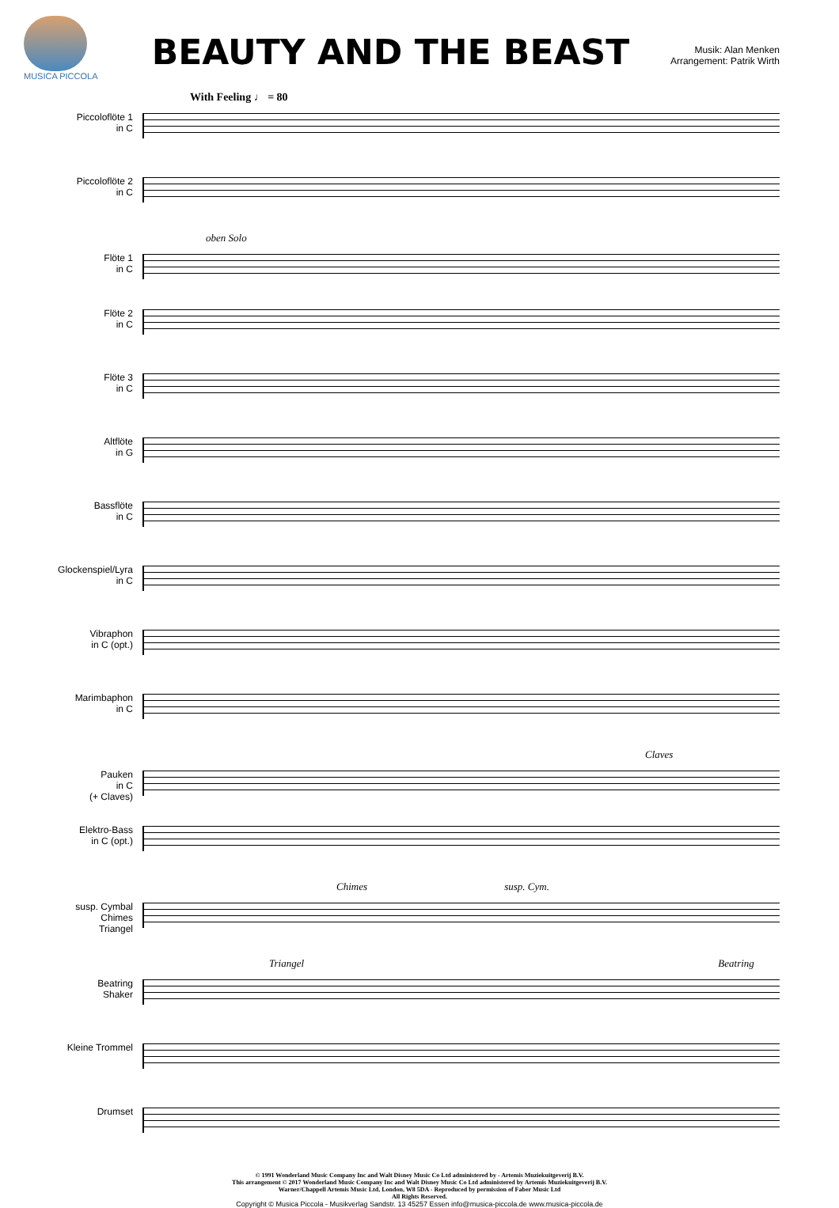MUSICA PICCOLA
BEAUTY AND THE BEAST
Musik: Alan Menken
Arrangement: Patrik Wirth
With Feeling ♩ = 80
Piccoloflöte 1
in C
Piccoloflöte 2
in C
oben Solo
Flöte 1
in C
Flöte 2
in C
Flöte 3
in C
Altflöte
in G
Bassflöte
in C
Glockenspiel/Lyra
in C
Vibraphon
in C (opt.)
Marimbaphon
in C
Claves
Pauken
in C
(+ Claves)
Elektro-Bass
in C (opt.)
Chimes susp. Cym.
susp. Cymbal
Chimes
Triangel
Triangel Beatring
Beatring
Shaker
Kleine Trommel
Drumset
© 1991 Wonderland Music Company Inc and Walt Disney Music Co Ltd administered by - Artemis Muziekuitgeverij B.V.
This arrangement © 2017 Wonderland Music Company Inc and Walt Disney Music Co Ltd administered by Artemis Muziekuitgeverij B.V.
Warner/Chappell Artemis Music Ltd, London, W8 5DA - Reproduced by permission of Faber Music Ltd
All Rights Reserved.
Copyright © Musica Piccola - Musikverlag Sandstr. 13 45257 Essen info@musica-piccola.de www.musica-piccola.de